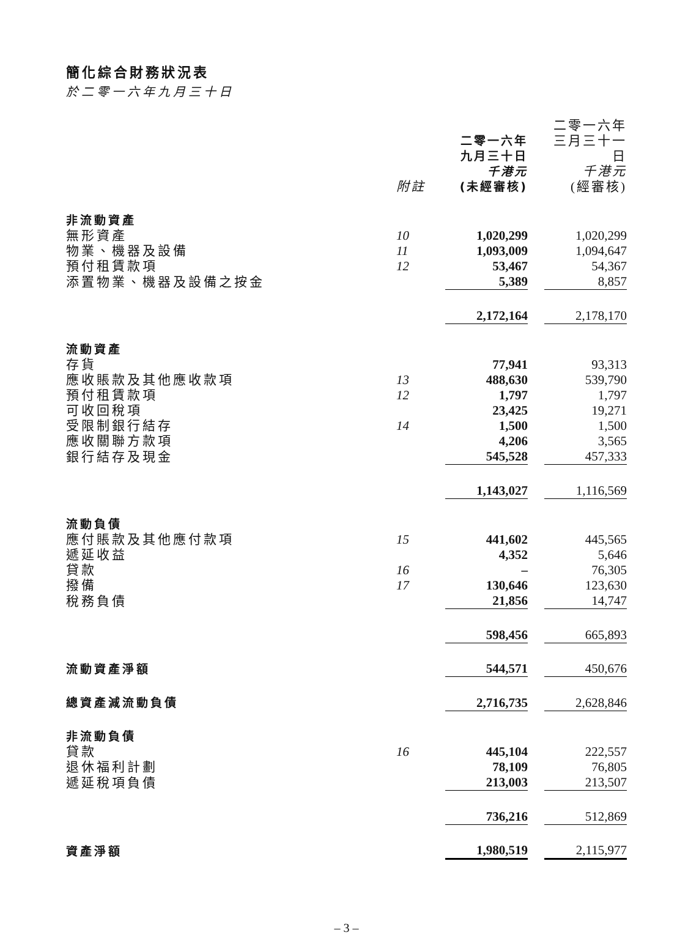簡化綜合財務狀況表
於二零一六年九月三十日
| | 附註 | 二零一六年 九月三十日 千港元 (未經審核) | | 二零一六年 三月三十一日 千港元 (經審核) |
| 非流動資產 | | | | |
| 無形資產 | 10 | 1,020,299 | | 1,020,299 |
| 物業、機器及設備 | 11 | 1,093,009 | | 1,094,647 |
| 預付租賃款項 | 12 | 53,467 | | 54,367 |
| 添置物業、機器及設備之按金 | | 5,389 | | 8,857 |
| | | 2,172,164 | | 2,178,170 |
| 流動資產 | | | | |
| 存貨 | | 77,941 | | 93,313 |
| 應收賬款及其他應收款項 | 13 | 488,630 | | 539,790 |
| 預付租賃款項 | 12 | 1,797 | | 1,797 |
| 可收回稅項 | | 23,425 | | 19,271 |
| 受限制銀行結存 | 14 | 1,500 | | 1,500 |
| 應收關聯方款項 | | 4,206 | | 3,565 |
| 銀行結存及現金 | | 545,528 | | 457,333 |
| | | 1,143,027 | | 1,116,569 |
| 流動負債 | | | | |
| 應付賬款及其他應付款項 | 15 | 441,602 | | 445,565 |
| 遞延收益 | | 4,352 | | 5,646 |
| 貸款 | 16 | – | | 76,305 |
| 撥備 | 17 | 130,646 | | 123,630 |
| 稅務負債 | | 21,856 | | 14,747 |
| | | 598,456 | | 665,893 |
| 流動資產淨額 | | 544,571 | | 450,676 |
| 總資產減流動負債 | | 2,716,735 | | 2,628,846 |
| 非流動負債 | | | | |
| 貸款 | 16 | 445,104 | | 222,557 |
| 退休福利計劃 | | 78,109 | | 76,805 |
| 遞延稅項負債 | | 213,003 | | 213,507 |
| | | 736,216 | | 512,869 |
| 資產淨額 | | 1,980,519 | | 2,115,977 |
– 3 –